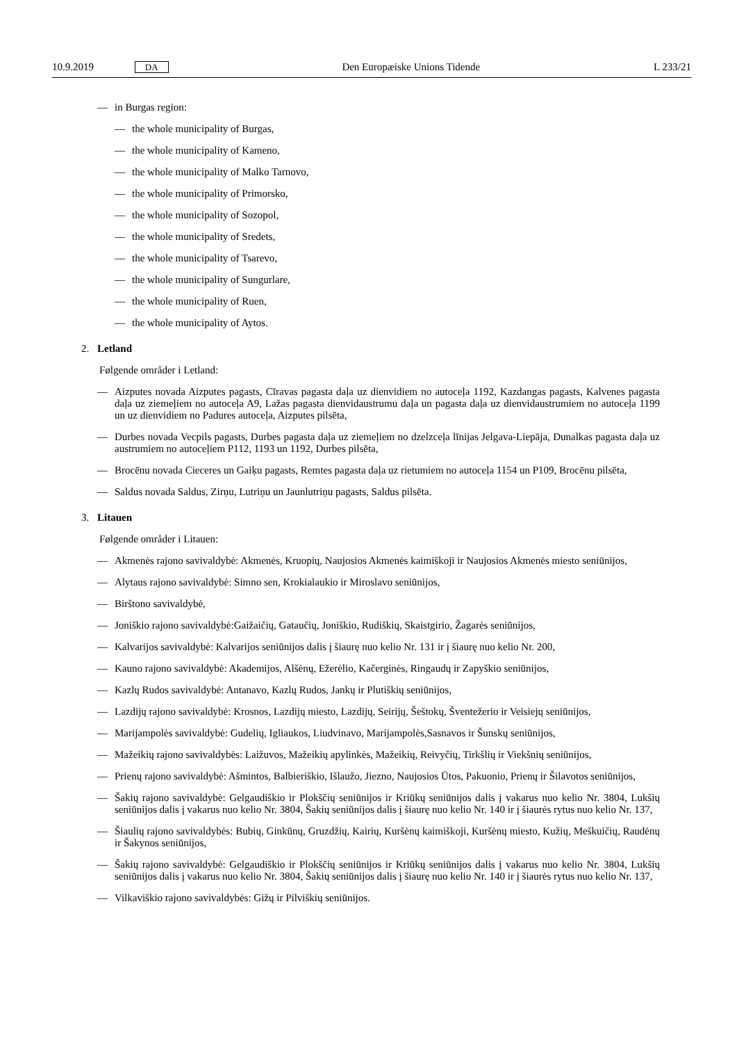10.9.2019 DA Den Europæiske Unions Tidende L 233/21
— in Burgas region:
— the whole municipality of Burgas,
— the whole municipality of Kameno,
— the whole municipality of Malko Tarnovo,
— the whole municipality of Primorsko,
— the whole municipality of Sozopol,
— the whole municipality of Sredets,
— the whole municipality of Tsarevo,
— the whole municipality of Sungurlare,
— the whole municipality of Ruen,
— the whole municipality of Aytos.
2. Letland
Følgende områder i Letland:
— Aizputes novada Aizputes pagasts, Cīravas pagasta daļa uz dienvidiem no autoceļa 1192, Kazdangas pagasts, Kalvenes pagasta daļa uz ziemeļiem no autoceļa A9, Lažas pagasta dienvidaustrumu daļa un pagasta daļa uz dienvidaustrumiem no autoceļa 1199 un uz dienvidiem no Padures autoceļa, Aizputes pilsēta,
— Durbes novada Vecpils pagasts, Durbes pagasta daļa uz ziemeļiem no dzelzceļa līnijas Jelgava-Liepāja, Dunalkas pagasta daļa uz austrumiem no autoceļiem P112, 1193 un 1192, Durbes pilsēta,
— Brocēnu novada Cieceres un Gaiķu pagasts, Remtes pagasta daļa uz rietumiem no autoceļa 1154 un P109, Brocēnu pilsēta,
— Saldus novada Saldus, Zirņu, Lutriņu un Jaunlutriņu pagasts, Saldus pilsēta.
3. Litauen
Følgende områder i Litauen:
— Akmenės rajono savivaldybė: Akmenės, Kruopių, Naujosios Akmenės kaimiškoji ir Naujosios Akmenės miesto seniūnijos,
— Alytaus rajono savivaldybė: Simno sen, Krokialaukio ir Miroslavo seniūnijos,
— Birštono savivaldybė,
— Joniškio rajono savivaldybė:Gaižaičių, Gataučių, Joniškio, Rudiškių, Skaistgirio, Žagarės seniūnijos,
— Kalvarijos savivaldybė: Kalvarijos seniūnijos dalis į šiaurę nuo kelio Nr. 131 ir į šiaurę nuo kelio Nr. 200,
— Kauno rajono savivaldybė: Akademijos, Alšėnų, Ežerėlio, Kačerginės, Ringaudų ir Zapyškio seniūnijos,
— Kazlų Rudos savivaldybė: Antanavo, Kazlų Rudos, Jankų ir Plutiškių seniūnijos,
— Lazdijų rajono savivaldybė: Krosnos, Lazdijų miesto, Lazdijų, Seirijų, Šeštokų, Šventežerio ir Veisiejų seniūnijos,
— Marijampolės savivaldybė: Gudelių, Igliaukos, Liudvinavo, Marijampolės,Sasnavos ir Šunskų seniūnijos,
— Mažeikių rajono savivaldybės: Laižuvos, Mažeikių apylinkės, Mažeikių, Reivyčių, Tirkšlių ir Viekšnių seniūnijos,
— Prienų rajono savivaldybė: Ašmintos, Balbieriškio, Išlaužo, Jiezno, Naujosios Ūtos, Pakuonio, Prienų ir Šilavotos seniūnijos,
— Šakių rajono savivaldybė: Gelgaudiškio ir Plokščių seniūnijos ir Kriūkų seniūnijos dalis į vakarus nuo kelio Nr. 3804, Lukšių seniūnijos dalis į vakarus nuo kelio Nr. 3804, Šakių seniūnijos dalis į šiaurę nuo kelio Nr. 140 ir į šiaurės rytus nuo kelio Nr. 137,
— Šiaulių rajono savivaldybės: Bubių, Ginkūnų, Gruzdžių, Kairių, Kuršėnų kaimiškoji, Kuršėnų miesto, Kužių, Meškuičių, Raudėnų ir Šakynos seniūnijos,
— Šakių rajono savivaldybė: Gelgaudiškio ir Plokščių seniūnijos ir Kriūkų seniūnijos dalis į vakarus nuo kelio Nr. 3804, Lukšių seniūnijos dalis į vakarus nuo kelio Nr. 3804, Šakių seniūnijos dalis į šiaurę nuo kelio Nr. 140 ir į šiaurės rytus nuo kelio Nr. 137,
— Vilkaviškio rajono savivaldybės: Gižų ir Pilviškių seniūnijos.